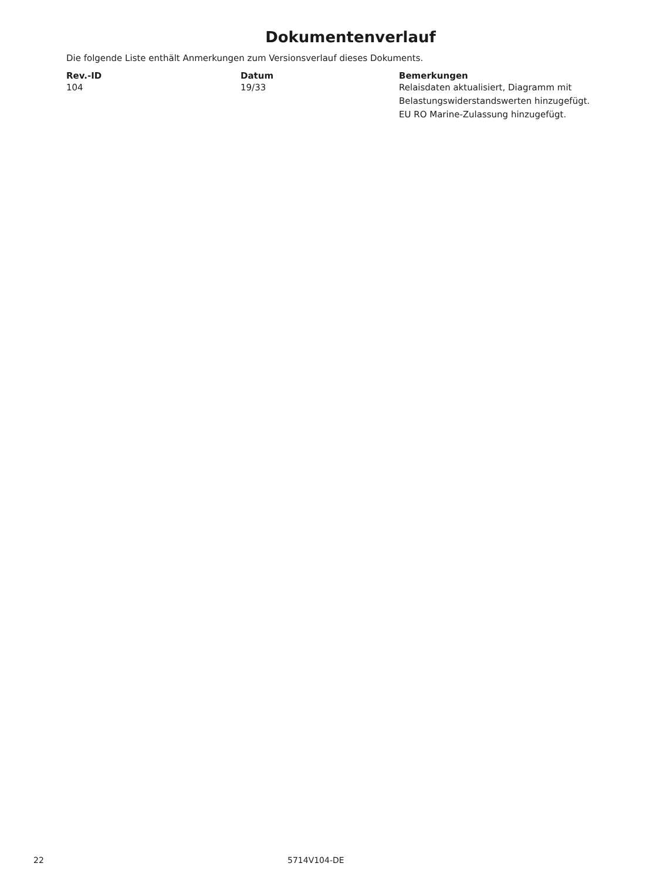Dokumentenverlauf
Die folgende Liste enthält Anmerkungen zum Versionsverlauf dieses Dokuments.
| Rev.-ID | Datum | Bemerkungen |
| --- | --- | --- |
| 104 | 19/33 | Relaisdaten aktualisiert, Diagramm mit Belastungswiderstandswerten hinzugefügt. EU RO Marine-Zulassung hinzugefügt. |
22 5714V104-DE